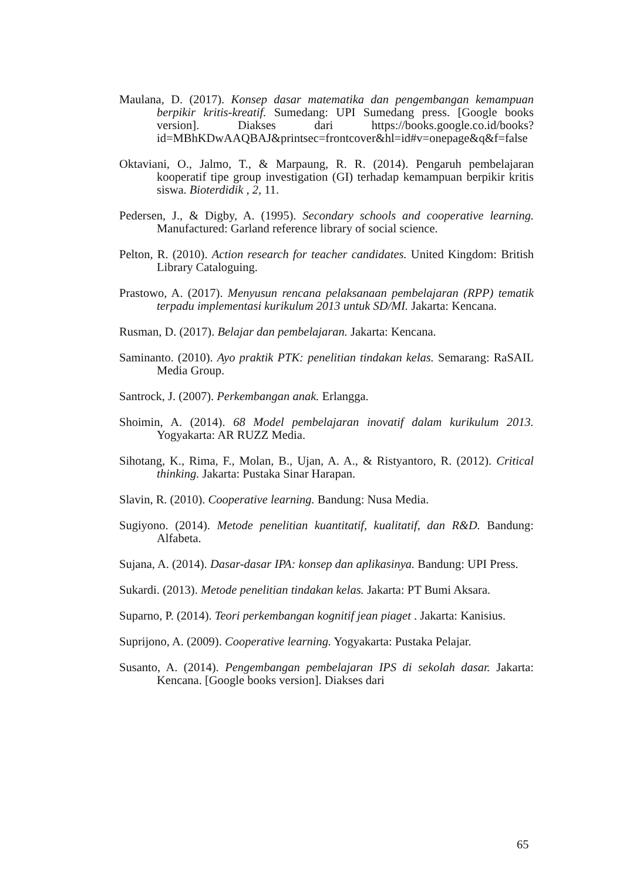Maulana, D. (2017). Konsep dasar matematika dan pengembangan kemampuan berpikir kritis-kreatif. Sumedang: UPI Sumedang press. [Google books version]. Diakses dari https://books.google.co.id/books?id=MBhKDwAAQBAJ&printsec=frontcover&hl=id#v=onepage&q&f=false
Oktaviani, O., Jalmo, T., & Marpaung, R. R. (2014). Pengaruh pembelajaran kooperatif tipe group investigation (GI) terhadap kemampuan berpikir kritis siswa. Bioterdidik , 2, 11.
Pedersen, J., & Digby, A. (1995). Secondary schools and cooperative learning. Manufactured: Garland reference library of social science.
Pelton, R. (2010). Action research for teacher candidates. United Kingdom: British Library Cataloguing.
Prastowo, A. (2017). Menyusun rencana pelaksanaan pembelajaran (RPP) tematik terpadu implementasi kurikulum 2013 untuk SD/MI. Jakarta: Kencana.
Rusman, D. (2017). Belajar dan pembelajaran. Jakarta: Kencana.
Saminanto. (2010). Ayo praktik PTK: penelitian tindakan kelas. Semarang: RaSAIL Media Group.
Santrock, J. (2007). Perkembangan anak. Erlangga.
Shoimin, A. (2014). 68 Model pembelajaran inovatif dalam kurikulum 2013. Yogyakarta: AR RUZZ Media.
Sihotang, K., Rima, F., Molan, B., Ujan, A. A., & Ristyantoro, R. (2012). Critical thinking. Jakarta: Pustaka Sinar Harapan.
Slavin, R. (2010). Cooperative learning. Bandung: Nusa Media.
Sugiyono. (2014). Metode penelitian kuantitatif, kualitatif, dan R&D. Bandung: Alfabeta.
Sujana, A. (2014). Dasar-dasar IPA: konsep dan aplikasinya. Bandung: UPI Press.
Sukardi. (2013). Metode penelitian tindakan kelas. Jakarta: PT Bumi Aksara.
Suparno, P. (2014). Teori perkembangan kognitif jean piaget . Jakarta: Kanisius.
Suprijono, A. (2009). Cooperative learning. Yogyakarta: Pustaka Pelajar.
Susanto, A. (2014). Pengembangan pembelajaran IPS di sekolah dasar. Jakarta: Kencana. [Google books version]. Diakses dari
65